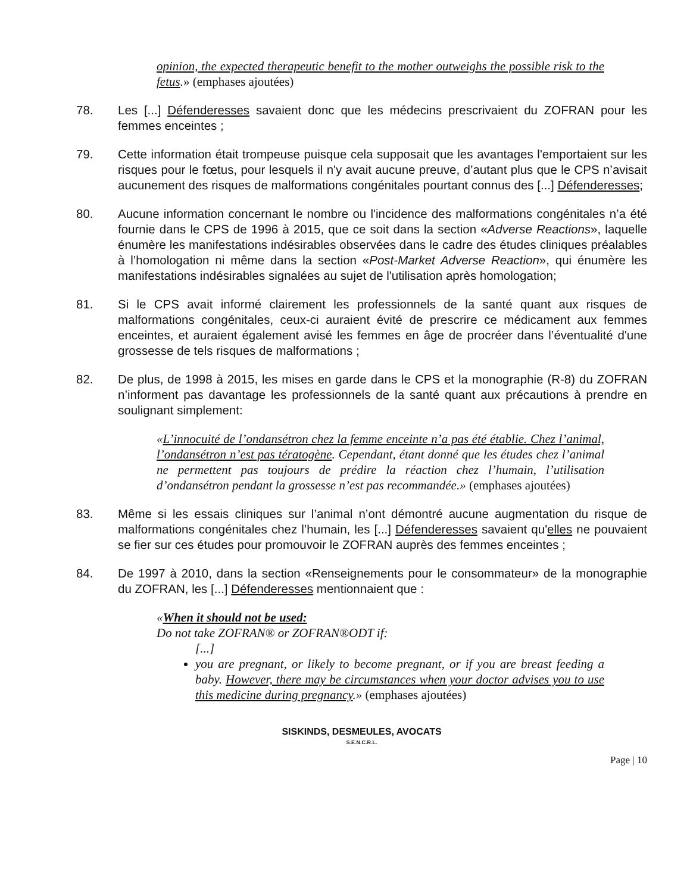opinion, the expected therapeutic benefit to the mother outweighs the possible risk to the fetus.» (emphases ajoutées)
78. Les [...] Défenderesses savaient donc que les médecins prescrivaient du ZOFRAN pour les femmes enceintes ;
79. Cette information était trompeuse puisque cela supposait que les avantages l'emportaient sur les risques pour le fœtus, pour lesquels il n'y avait aucune preuve, d’autant plus que le CPS n’avisait aucunement des risques de malformations congénitales pourtant connus des [...] Défenderesses;
80. Aucune information concernant le nombre ou l'incidence des malformations congénitales n’a été fournie dans le CPS de 1996 à 2015, que ce soit dans la section «Adverse Reactions», laquelle énumère les manifestations indésirables observées dans le cadre des études cliniques préalables à l’homologation ni même dans la section «Post-Market Adverse Reaction», qui énumère les manifestations indésirables signalées au sujet de l'utilisation après homologation;
81. Si le CPS avait informé clairement les professionnels de la santé quant aux risques de malformations congénitales, ceux-ci auraient évité de prescrire ce médicament aux femmes enceintes, et auraient également avisé les femmes en âge de procréer dans l’éventualité d'une grossesse de tels risques de malformations ;
82. De plus, de 1998 à 2015, les mises en garde dans le CPS et la monographie (R-8) du ZOFRAN n’informent pas davantage les professionnels de la santé quant aux précautions à prendre en soulignant simplement:
«L’innocuité de l’ondansétron chez la femme enceinte n’a pas été établie. Chez l’animal, l’ondansétron n’est pas tératogène. Cependant, étant donné que les études chez l’animal ne permettent pas toujours de prédire la réaction chez l’humain, l’utilisation d’ondansétron pendant la grossesse n’est pas recommandée.» (emphases ajoutées)
83. Même si les essais cliniques sur l’animal n’ont démontré aucune augmentation du risque de malformations congénitales chez l’humain, les [...] Défenderesses savaient qu'elles ne pouvaient se fier sur ces études pour promouvoir le ZOFRAN auprès des femmes enceintes ;
84. De 1997 à 2010, dans la section «Renseignements pour le consommateur» de la monographie du ZOFRAN, les [...] Défenderesses mentionnaient que :
«When it should not be used:
Do not take ZOFRAN® or ZOFRAN®ODT if:
[...]
you are pregnant, or likely to become pregnant, or if you are breast feeding a baby. However, there may be circumstances when your doctor advises you to use this medicine during pregnancy.» (emphases ajoutées)
SISKINDS, DESMEULES, AVOCATS
S.E.N.C.R.L.
Page | 10